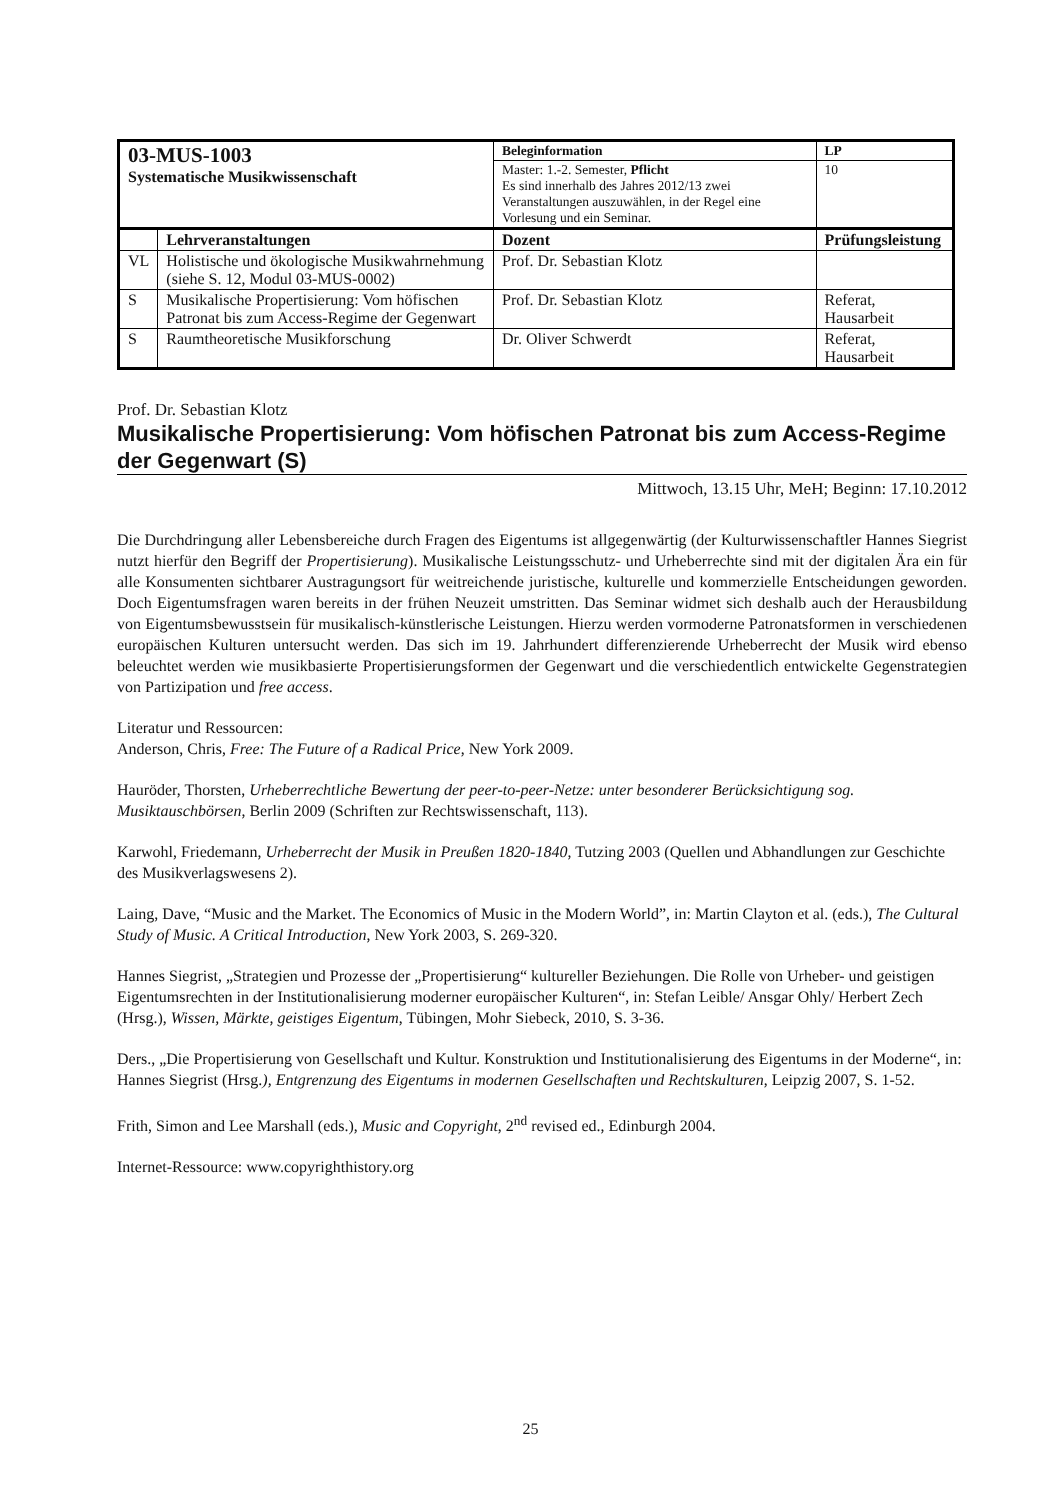| 03-MUS-1003 Systematische Musikwissenschaft | | Beleginformation | | LP |
| | | Master: 1.-2. Semester, Pflicht Es sind innerhalb des Jahres 2012/13 zwei Veranstaltungen auszuwählen, in der Regel eine Vorlesung und ein Seminar. | | 10 |
| | Lehrveranstaltungen | Dozent | Prüfungsleistung | |
| VL | Holistische und ökologische Musikwahrnehmung (siehe S. 12, Modul 03-MUS-0002) | Prof. Dr. Sebastian Klotz | | |
| S | Musikalische Propertisierung: Vom höfischen Patronat bis zum Access-Regime der Gegenwart | Prof. Dr. Sebastian Klotz | Referat, Hausarbeit | |
| S | Raumtheoretische Musikforschung | Dr. Oliver Schwerdt | Referat, Hausarbeit | |
Prof. Dr. Sebastian Klotz
Musikalische Propertisierung: Vom höfischen Patronat bis zum Access-Regime der Gegenwart (S)
Mittwoch, 13.15 Uhr, MeH; Beginn: 17.10.2012
Die Durchdringung aller Lebensbereiche durch Fragen des Eigentums ist allgegenwärtig (der Kulturwissenschaftler Hannes Siegrist nutzt hierfür den Begriff der Propertisierung). Musikalische Leistungsschutz- und Urheberrechte sind mit der digitalen Ära ein für alle Konsumenten sichtbarer Austragungsort für weitreichende juristische, kulturelle und kommerzielle Entscheidungen geworden. Doch Eigentumsfragen waren bereits in der frühen Neuzeit umstritten. Das Seminar widmet sich deshalb auch der Herausbildung von Eigentumsbewusstsein für musikalisch-künstlerische Leistungen. Hierzu werden vormoderne Patronatsformen in verschiedenen europäischen Kulturen untersucht werden. Das sich im 19. Jahrhundert differenzierende Urheberrecht der Musik wird ebenso beleuchtet werden wie musikbasierte Propertisierungsformen der Gegenwart und die verschiedentlich entwickelte Gegenstrategien von Partizipation und free access.
Literatur und Ressourcen:
Anderson, Chris, Free: The Future of a Radical Price, New York 2009.
Hauröder, Thorsten, Urheberrechtliche Bewertung der peer-to-peer-Netze: unter besonderer Berücksichtigung sog. Musiktauschbörsen, Berlin 2009 (Schriften zur Rechtswissenschaft, 113).
Karwohl, Friedemann, Urheberrecht der Musik in Preußen 1820-1840, Tutzing 2003 (Quellen und Abhandlungen zur Geschichte des Musikverlagswesens 2).
Laing, Dave, “Music and the Market. The Economics of Music in the Modern World”, in: Martin Clayton et al. (eds.), The Cultural Study of Music. A Critical Introduction, New York 2003, S. 269-320.
Hannes Siegrist, „Strategien und Prozesse der „Propertisierung“ kultureller Beziehungen. Die Rolle von Urheber- und geistigen Eigentumsrechten in der Institutionalisierung moderner europäischer Kulturen“, in: Stefan Leible/ Ansgar Ohly/ Herbert Zech (Hrsg.), Wissen, Märkte, geistiges Eigentum, Tübingen, Mohr Siebeck, 2010, S. 3-36.
Ders., „Die Propertisierung von Gesellschaft und Kultur. Konstruktion und Institutionalisierung des Eigentums in der Moderne“, in: Hannes Siegrist (Hrsg.), Entgrenzung des Eigentums in modernen Gesellschaften und Rechtskulturen, Leipzig 2007, S. 1-52.
Frith, Simon and Lee Marshall (eds.), Music and Copyright, 2<sup>nd</sup> revised ed., Edinburgh 2004.
Internet-Ressource: www.copyrighthistory.org
25